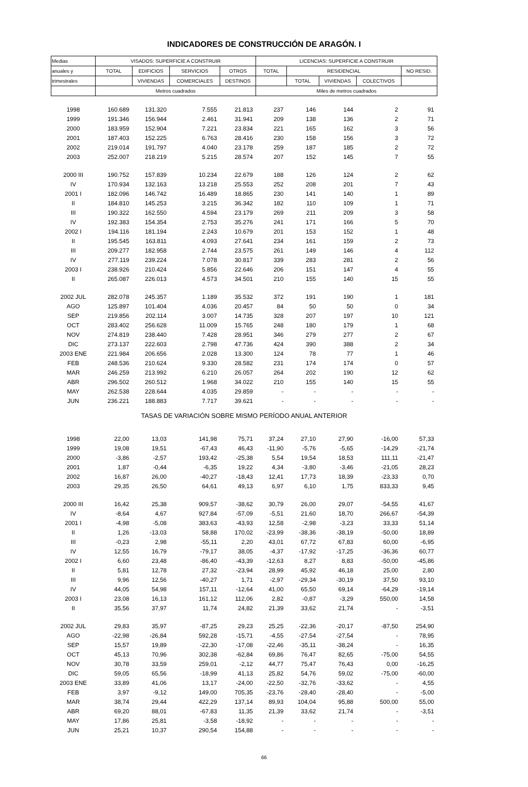INDICADORES DE CONSTRUCCIÓN DE ARAGÓN. I
| Medias | VISADOS: SUPERFICIE A CONSTRUIR | | | | LICENCIAS: SUPERFICIE A CONSTRUIR | | | | |
| --- | --- | --- | --- | --- | --- | --- | --- | --- | --- |
| anuales y | TOTAL | EDIFICIOS | SERVICIOS | OTROS | TOTAL | RESIDENCIAL | | | NO RESID. |
| trimestrales | | VIVIENDAS | COMERCIALES | DESTINOS | | TOTAL | VIVIENDAS | COLECTIVOS | |
| | Metros cuadrados | | | | Miles de metros cuadrados | | | | |
| 1998 | 160.689 | 131.320 | 7.555 | 21.813 | 237 | 146 | 144 | 2 | 91 |
| 1999 | 191.346 | 156.944 | 2.461 | 31.941 | 209 | 138 | 136 | 2 | 71 |
| 2000 | 183.959 | 152.904 | 7.221 | 23.834 | 221 | 165 | 162 | 3 | 56 |
| 2001 | 187.403 | 152.225 | 6.763 | 28.416 | 230 | 158 | 156 | 3 | 72 |
| 2002 | 219.014 | 191.797 | 4.040 | 23.178 | 259 | 187 | 185 | 2 | 72 |
| 2003 | 252.007 | 218.219 | 5.215 | 28.574 | 207 | 152 | 145 | 7 | 55 |
| 2000 III | 190.752 | 157.839 | 10.234 | 22.679 | 188 | 126 | 124 | 2 | 62 |
| IV | 170.934 | 132.163 | 13.218 | 25.553 | 252 | 208 | 201 | 7 | 43 |
| 2001 I | 182.096 | 146.742 | 16.489 | 18.865 | 230 | 141 | 140 | 1 | 89 |
| II | 184.810 | 145.253 | 3.215 | 36.342 | 182 | 110 | 109 | 1 | 71 |
| III | 190.322 | 162.550 | 4.594 | 23.179 | 269 | 211 | 209 | 3 | 58 |
| IV | 192.383 | 154.354 | 2.753 | 35.276 | 241 | 171 | 166 | 5 | 70 |
| 2002 I | 194.116 | 181.194 | 2.243 | 10.679 | 201 | 153 | 152 | 1 | 48 |
| II | 195.545 | 163.811 | 4.093 | 27.641 | 234 | 161 | 159 | 2 | 73 |
| III | 209.277 | 182.958 | 2.744 | 23.575 | 261 | 149 | 146 | 4 | 112 |
| IV | 277.119 | 239.224 | 7.078 | 30.817 | 339 | 283 | 281 | 2 | 56 |
| 2003 I | 238.926 | 210.424 | 5.856 | 22.646 | 206 | 151 | 147 | 4 | 55 |
| II | 265.087 | 226.013 | 4.573 | 34.501 | 210 | 155 | 140 | 15 | 55 |
| 2002 JUL | 282.078 | 245.357 | 1.189 | 35.532 | 372 | 191 | 190 | 1 | 181 |
| AGO | 125.897 | 101.404 | 4.036 | 20.457 | 84 | 50 | 50 | 0 | 34 |
| SEP | 219.856 | 202.114 | 3.007 | 14.735 | 328 | 207 | 197 | 10 | 121 |
| OCT | 283.402 | 256.628 | 11.009 | 15.765 | 248 | 180 | 179 | 1 | 68 |
| NOV | 274.819 | 238.440 | 7.428 | 28.951 | 346 | 279 | 277 | 2 | 67 |
| DIC | 273.137 | 222.603 | 2.798 | 47.736 | 424 | 390 | 388 | 2 | 34 |
| 2003 ENE | 221.984 | 206.656 | 2.028 | 13.300 | 124 | 78 | 77 | 1 | 46 |
| FEB | 248.536 | 210.624 | 9.330 | 28.582 | 231 | 174 | 174 | 0 | 57 |
| MAR | 246.259 | 213.992 | 6.210 | 26.057 | 264 | 202 | 190 | 12 | 62 |
| ABR | 296.502 | 260.512 | 1.968 | 34.022 | 210 | 155 | 140 | 15 | 55 |
| MAY | 262.538 | 228.644 | 4.035 | 29.859 | - | - | - | - | - |
| JUN | 236.221 | 188.883 | 7.717 | 39.621 | - | - | - | - | - |
| TASAS DE VARIACIÓN SOBRE MISMO PERÍODO ANUAL ANTERIOR | | | | | | | | | |
| 1998 | 22,00 | 13,03 | 141,98 | 75,71 | 37,24 | 27,10 | 27,90 | -16,00 | 57,33 |
| 1999 | 19,08 | 19,51 | -67,43 | 46,43 | -11,90 | -5,76 | -5,65 | -14,29 | -21,74 |
| 2000 | -3,86 | -2,57 | 193,42 | -25,38 | 5,54 | 19,54 | 18,53 | 111,11 | -21,47 |
| 2001 | 1,87 | -0,44 | -6,35 | 19,22 | 4,34 | -3,80 | -3,46 | -21,05 | 28,23 |
| 2002 | 16,87 | 26,00 | -40,27 | -18,43 | 12,41 | 17,73 | 18,39 | -23,33 | 0,70 |
| 2003 | 29,35 | 26,50 | 64,61 | 49,13 | 6,97 | 6,10 | 1,75 | 833,33 | 9,45 |
| 2000 III | 16,42 | 25,38 | 909,57 | -38,62 | 30,79 | 26,00 | 29,07 | -54,55 | 41,67 |
| IV | -8,64 | 4,67 | 927,84 | -57,09 | -5,51 | 21,60 | 18,70 | 266,67 | -54,39 |
| 2001 I | -4,98 | -5,08 | 383,63 | -43,93 | 12,58 | -2,98 | -3,23 | 33,33 | 51,14 |
| II | 1,26 | -13,03 | 58,88 | 170,02 | -23,99 | -38,36 | -38,19 | -50,00 | 18,89 |
| III | -0,23 | 2,98 | -55,11 | 2,20 | 43,01 | 67,72 | 67,83 | 60,00 | -6,95 |
| IV | 12,55 | 16,79 | -79,17 | 38,05 | -4,37 | -17,92 | -17,25 | -36,36 | 60,77 |
| 2002 I | 6,60 | 23,48 | -86,40 | -43,39 | -12,63 | 8,27 | 8,83 | -50,00 | -45,86 |
| II | 5,81 | 12,78 | 27,32 | -23,94 | 28,99 | 45,92 | 46,18 | 25,00 | 2,80 |
| III | 9,96 | 12,56 | -40,27 | 1,71 | -2,97 | -29,34 | -30,19 | 37,50 | 93,10 |
| IV | 44,05 | 54,98 | 157,11 | -12,64 | 41,00 | 65,50 | 69,14 | -64,29 | -19,14 |
| 2003 I | 23,08 | 16,13 | 161,12 | 112,06 | 2,82 | -0,87 | -3,29 | 550,00 | 14,58 |
| II | 35,56 | 37,97 | 11,74 | 24,82 | 21,39 | 33,62 | 21,74 | - | -3,51 |
| 2002 JUL | 29,83 | 35,97 | -87,25 | 29,23 | 25,25 | -22,36 | -20,17 | -87,50 | 254,90 |
| AGO | -22,98 | -26,84 | 592,28 | -15,71 | -4,55 | -27,54 | -27,54 | - | 78,95 |
| SEP | 15,57 | 19,89 | -22,30 | -17,08 | -22,46 | -35,11 | -38,24 | - | 16,35 |
| OCT | 45,13 | 70,96 | 302,38 | -62,84 | 69,86 | 76,47 | 82,65 | -75,00 | 54,55 |
| NOV | 30,78 | 33,59 | 259,01 | -2,12 | 44,77 | 75,47 | 76,43 | 0,00 | -16,25 |
| DIC | 59,05 | 65,56 | -18,99 | 41,13 | 25,82 | 54,76 | 59,02 | -75,00 | -60,00 |
| 2003 ENE | 33,89 | 41,06 | 13,17 | -24,00 | -22,50 | -32,76 | -33,62 | - | 4,55 |
| FEB | 3,97 | -9,12 | 149,00 | 705,35 | -23,76 | -28,40 | -28,40 | - | -5,00 |
| MAR | 38,74 | 29,44 | 422,29 | 137,14 | 89,93 | 104,04 | 95,88 | 500,00 | 55,00 |
| ABR | 69,20 | 88,01 | -67,83 | 11,35 | 21,39 | 33,62 | 21,74 | - | -3,51 |
| MAY | 17,86 | 25,81 | -3,58 | -18,92 | - | - | - | - | - |
| JUN | 25,21 | 10,37 | 290,54 | 154,88 | - | - | - | - | - |
66